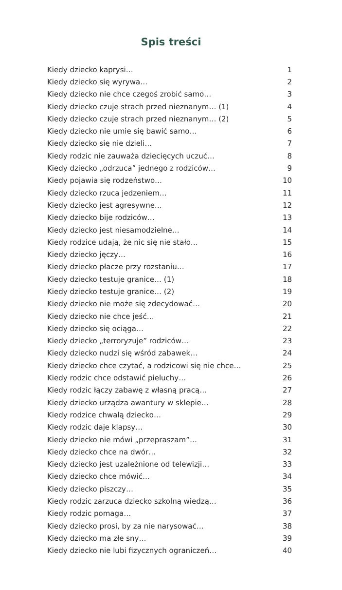Spis treści
| Kiedy dziecko kaprysi… | 1 |
| Kiedy dziecko się wyrywa… | 2 |
| Kiedy dziecko nie chce czegoś zrobić samo… | 3 |
| Kiedy dziecko czuje strach przed nieznanym… (1) | 4 |
| Kiedy dziecko czuje strach przed nieznanym… (2) | 5 |
| Kiedy dziecko nie umie się bawić samo… | 6 |
| Kiedy dziecko się nie dzieli… | 7 |
| Kiedy rodzic nie zauważa dziecięcych uczuć… | 8 |
| Kiedy dziecko „odrzuca” jednego z rodziców… | 9 |
| Kiedy pojawia się rodzeństwo… | 10 |
| Kiedy dziecko rzuca jedzeniem… | 11 |
| Kiedy dziecko jest agresywne… | 12 |
| Kiedy dziecko bije rodziców… | 13 |
| Kiedy dziecko jest niesamodzielne… | 14 |
| Kiedy rodzice udają, że nic się nie stało… | 15 |
| Kiedy dziecko jęczy… | 16 |
| Kiedy dziecko płacze przy rozstaniu… | 17 |
| Kiedy dziecko testuje granice… (1) | 18 |
| Kiedy dziecko testuje granice… (2) | 19 |
| Kiedy dziecko nie może się zdecydować… | 20 |
| Kiedy dziecko nie chce jeść… | 21 |
| Kiedy dziecko się ociąga… | 22 |
| Kiedy dziecko „terroryzuje” rodziców… | 23 |
| Kiedy dziecko nudzi się wśród zabawek… | 24 |
| Kiedy dziecko chce czytać, a rodzicowi się nie chce… | 25 |
| Kiedy rodzic chce odstawić pieluchy… | 26 |
| Kiedy rodzic łączy zabawę z własną pracą… | 27 |
| Kiedy dziecko urządza awantury w sklepie… | 28 |
| Kiedy rodzice chwalą dziecko… | 29 |
| Kiedy rodzic daje klapsy… | 30 |
| Kiedy dziecko nie mówi „przepraszam”… | 31 |
| Kiedy dziecko chce na dwór… | 32 |
| Kiedy dziecko jest uzależnione od telewizji… | 33 |
| Kiedy dziecko chce mówić… | 34 |
| Kiedy dziecko piszczy… | 35 |
| Kiedy rodzic zarzuca dziecko szkolną wiedzą… | 36 |
| Kiedy rodzic pomaga… | 37 |
| Kiedy dziecko prosi, by za nie narysować… | 38 |
| Kiedy dziecko ma złe sny… | 39 |
| Kiedy dziecko nie lubi fizycznych ograniczeń… | 40 |